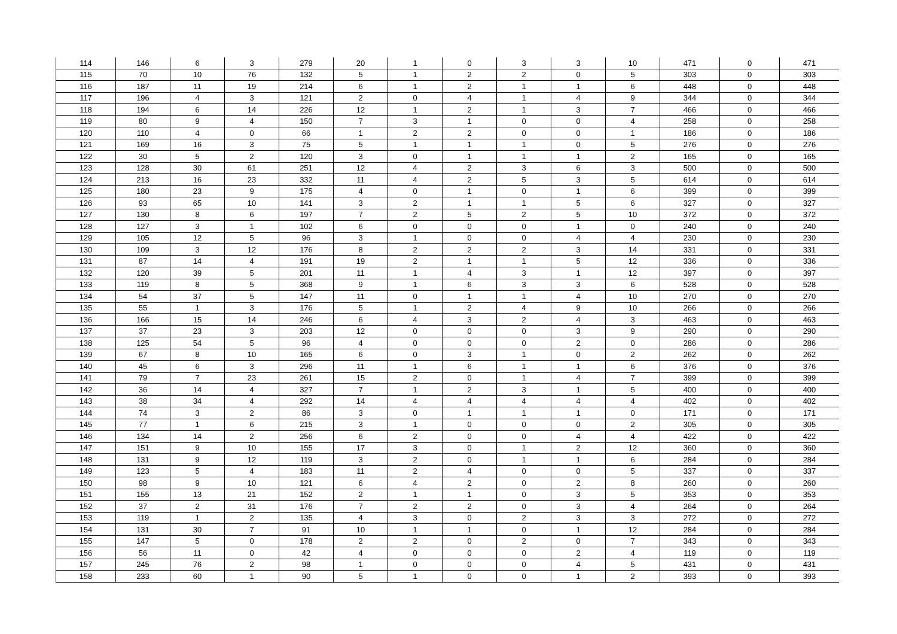| 114 | 146 | 6 | 3 | 279 | 20 | 1 | 0 | 3 | 3 | 10 | 471 | 0 | 471 |
| 115 | 70 | 10 | 76 | 132 | 5 | 1 | 2 | 2 | 0 | 5 | 303 | 0 | 303 |
| 116 | 187 | 11 | 19 | 214 | 6 | 1 | 2 | 1 | 1 | 6 | 448 | 0 | 448 |
| 117 | 196 | 4 | 3 | 121 | 2 | 0 | 4 | 1 | 4 | 9 | 344 | 0 | 344 |
| 118 | 194 | 6 | 14 | 226 | 12 | 1 | 2 | 1 | 3 | 7 | 466 | 0 | 466 |
| 119 | 80 | 9 | 4 | 150 | 7 | 3 | 1 | 0 | 0 | 4 | 258 | 0 | 258 |
| 120 | 110 | 4 | 0 | 66 | 1 | 2 | 2 | 0 | 0 | 1 | 186 | 0 | 186 |
| 121 | 169 | 16 | 3 | 75 | 5 | 1 | 1 | 1 | 0 | 5 | 276 | 0 | 276 |
| 122 | 30 | 5 | 2 | 120 | 3 | 0 | 1 | 1 | 1 | 2 | 165 | 0 | 165 |
| 123 | 128 | 30 | 61 | 251 | 12 | 4 | 2 | 3 | 6 | 3 | 500 | 0 | 500 |
| 124 | 213 | 16 | 23 | 332 | 11 | 4 | 2 | 5 | 3 | 5 | 614 | 0 | 614 |
| 125 | 180 | 23 | 9 | 175 | 4 | 0 | 1 | 0 | 1 | 6 | 399 | 0 | 399 |
| 126 | 93 | 65 | 10 | 141 | 3 | 2 | 1 | 1 | 5 | 6 | 327 | 0 | 327 |
| 127 | 130 | 8 | 6 | 197 | 7 | 2 | 5 | 2 | 5 | 10 | 372 | 0 | 372 |
| 128 | 127 | 3 | 1 | 102 | 6 | 0 | 0 | 0 | 1 | 0 | 240 | 0 | 240 |
| 129 | 105 | 12 | 5 | 96 | 3 | 1 | 0 | 0 | 4 | 4 | 230 | 0 | 230 |
| 130 | 109 | 3 | 12 | 176 | 8 | 2 | 2 | 2 | 3 | 14 | 331 | 0 | 331 |
| 131 | 87 | 14 | 4 | 191 | 19 | 2 | 1 | 1 | 5 | 12 | 336 | 0 | 336 |
| 132 | 120 | 39 | 5 | 201 | 11 | 1 | 4 | 3 | 1 | 12 | 397 | 0 | 397 |
| 133 | 119 | 8 | 5 | 368 | 9 | 1 | 6 | 3 | 3 | 6 | 528 | 0 | 528 |
| 134 | 54 | 37 | 5 | 147 | 11 | 0 | 1 | 1 | 4 | 10 | 270 | 0 | 270 |
| 135 | 55 | 1 | 3 | 176 | 5 | 1 | 2 | 4 | 9 | 10 | 266 | 0 | 266 |
| 136 | 166 | 15 | 14 | 246 | 6 | 4 | 3 | 2 | 4 | 3 | 463 | 0 | 463 |
| 137 | 37 | 23 | 3 | 203 | 12 | 0 | 0 | 0 | 3 | 9 | 290 | 0 | 290 |
| 138 | 125 | 54 | 5 | 96 | 4 | 0 | 0 | 0 | 2 | 0 | 286 | 0 | 286 |
| 139 | 67 | 8 | 10 | 165 | 6 | 0 | 3 | 1 | 0 | 2 | 262 | 0 | 262 |
| 140 | 45 | 6 | 3 | 296 | 11 | 1 | 6 | 1 | 1 | 6 | 376 | 0 | 376 |
| 141 | 79 | 7 | 23 | 261 | 15 | 2 | 0 | 1 | 4 | 7 | 399 | 0 | 399 |
| 142 | 36 | 14 | 4 | 327 | 7 | 1 | 2 | 3 | 1 | 5 | 400 | 0 | 400 |
| 143 | 38 | 34 | 4 | 292 | 14 | 4 | 4 | 4 | 4 | 4 | 402 | 0 | 402 |
| 144 | 74 | 3 | 2 | 86 | 3 | 0 | 1 | 1 | 1 | 0 | 171 | 0 | 171 |
| 145 | 77 | 1 | 6 | 215 | 3 | 1 | 0 | 0 | 0 | 2 | 305 | 0 | 305 |
| 146 | 134 | 14 | 2 | 256 | 6 | 2 | 0 | 0 | 4 | 4 | 422 | 0 | 422 |
| 147 | 151 | 9 | 10 | 155 | 17 | 3 | 0 | 1 | 2 | 12 | 360 | 0 | 360 |
| 148 | 131 | 9 | 12 | 119 | 3 | 2 | 0 | 1 | 1 | 6 | 284 | 0 | 284 |
| 149 | 123 | 5 | 4 | 183 | 11 | 2 | 4 | 0 | 0 | 5 | 337 | 0 | 337 |
| 150 | 98 | 9 | 10 | 121 | 6 | 4 | 2 | 0 | 2 | 8 | 260 | 0 | 260 |
| 151 | 155 | 13 | 21 | 152 | 2 | 1 | 1 | 0 | 3 | 5 | 353 | 0 | 353 |
| 152 | 37 | 2 | 31 | 176 | 7 | 2 | 2 | 0 | 3 | 4 | 264 | 0 | 264 |
| 153 | 119 | 1 | 2 | 135 | 4 | 3 | 0 | 2 | 3 | 3 | 272 | 0 | 272 |
| 154 | 131 | 30 | 7 | 91 | 10 | 1 | 1 | 0 | 1 | 12 | 284 | 0 | 284 |
| 155 | 147 | 5 | 0 | 178 | 2 | 2 | 0 | 2 | 0 | 7 | 343 | 0 | 343 |
| 156 | 56 | 11 | 0 | 42 | 4 | 0 | 0 | 0 | 2 | 4 | 119 | 0 | 119 |
| 157 | 245 | 76 | 2 | 98 | 1 | 0 | 0 | 0 | 4 | 5 | 431 | 0 | 431 |
| 158 | 233 | 60 | 1 | 90 | 5 | 1 | 0 | 0 | 1 | 2 | 393 | 0 | 393 |